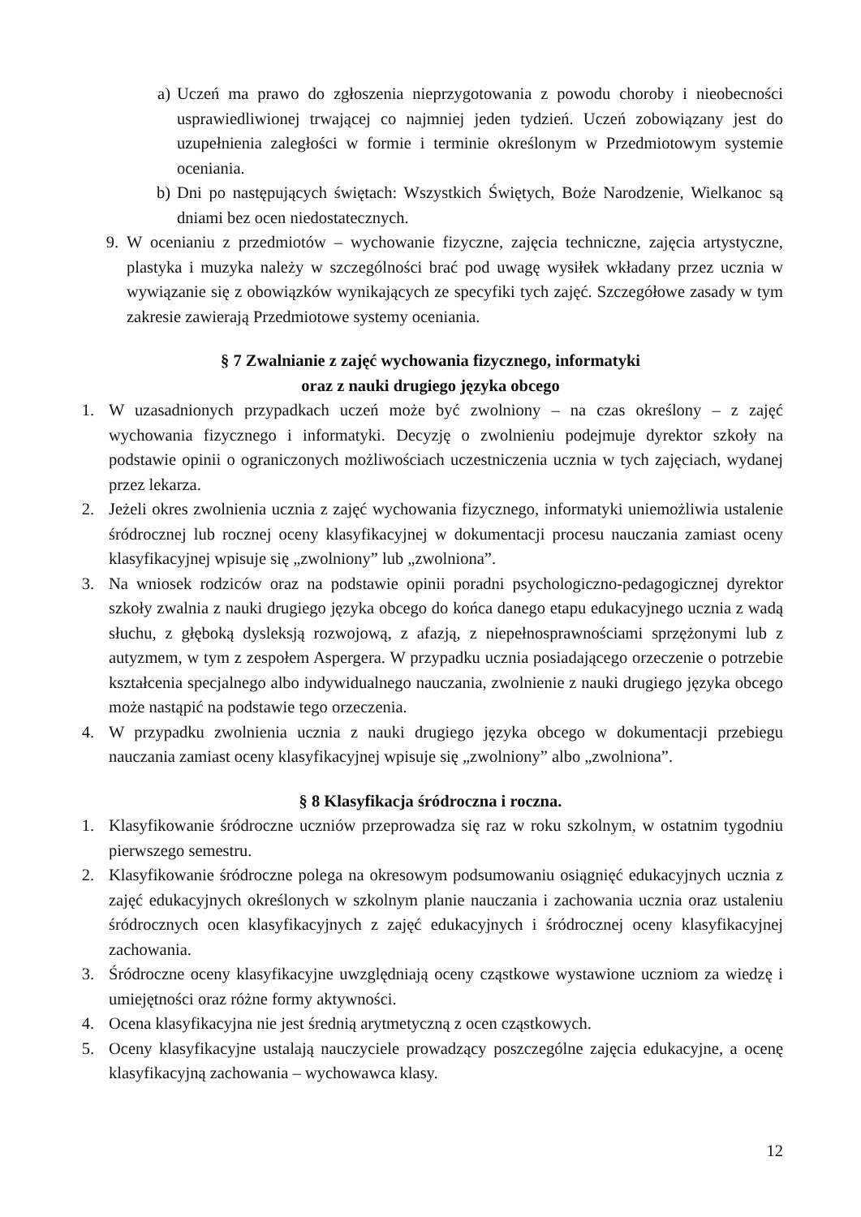a) Uczeń ma prawo do zgłoszenia nieprzygotowania z powodu choroby i nieobecności usprawiedliwionej trwającej co najmniej jeden tydzień. Uczeń zobowiązany jest do uzupełnienia zaległości w formie i terminie określonym w Przedmiotowym systemie oceniania.
b) Dni po następujących świętach: Wszystkich Świętych, Boże Narodzenie, Wielkanoc są dniami bez ocen niedostatecznych.
9. W ocenianiu z przedmiotów – wychowanie fizyczne, zajęcia techniczne, zajęcia artystyczne, plastyka i muzyka należy w szczególności brać pod uwagę wysiłek wkładany przez ucznia w wywiązanie się z obowiązków wynikających ze specyfiki tych zajęć. Szczegółowe zasady w tym zakresie zawierają Przedmiotowe systemy oceniania.
§ 7 Zwalnianie z zajęć wychowania fizycznego, informatyki
oraz z nauki drugiego języka obcego
1. W uzasadnionych przypadkach uczeń może być zwolniony – na czas określony – z zajęć wychowania fizycznego i informatyki. Decyzję o zwolnieniu podejmuje dyrektor szkoły na podstawie opinii o ograniczonych możliwościach uczestniczenia ucznia w tych zajęciach, wydanej przez lekarza.
2. Jeżeli okres zwolnienia ucznia z zajęć wychowania fizycznego, informatyki uniemożliwia ustalenie śródrocznej lub rocznej oceny klasyfikacyjnej w dokumentacji procesu nauczania zamiast oceny klasyfikacyjnej wpisuje się „zwolniony” lub „zwolniona”.
3. Na wniosek rodziców oraz na podstawie opinii poradni psychologiczno-pedagogicznej dyrektor szkoły zwalnia z nauki drugiego języka obcego do końca danego etapu edukacyjnego ucznia z wadą słuchu, z głęboką dysleksją rozwojową, z afazją, z niepełnosprawnościami sprzężonymi lub z autyzmem, w tym z zespołem Aspergera. W przypadku ucznia posiadającego orzeczenie o potrzebie kształcenia specjalnego albo indywidualnego nauczania, zwolnienie z nauki drugiego języka obcego może nastąpić na podstawie tego orzeczenia.
4. W przypadku zwolnienia ucznia z nauki drugiego języka obcego w dokumentacji przebiegu nauczania zamiast oceny klasyfikacyjnej wpisuje się „zwolniony” albo „zwolniona”.
§ 8 Klasyfikacja śródroczna i roczna.
1. Klasyfikowanie śródroczne uczniów przeprowadza się raz w roku szkolnym, w ostatnim tygodniu pierwszego semestru.
2. Klasyfikowanie śródroczne polega na okresowym podsumowaniu osiągnięć edukacyjnych ucznia z zajęć edukacyjnych określonych w szkolnym planie nauczania i zachowania ucznia oraz ustaleniu śródrocznych ocen klasyfikacyjnych z zajęć edukacyjnych i śródrocznej oceny klasyfikacyjnej zachowania.
3. Śródroczne oceny klasyfikacyjne uwzględniają oceny cząstkowe wystawione uczniom za wiedzę i umiejętności oraz różne formy aktywności.
4. Ocena klasyfikacyjna nie jest średnią arytmetyczną z ocen cząstkowych.
5. Oceny klasyfikacyjne ustalają nauczyciele prowadzący poszczególne zajęcia edukacyjne, a ocenę klasyfikacyjną zachowania – wychowawca klasy.
12